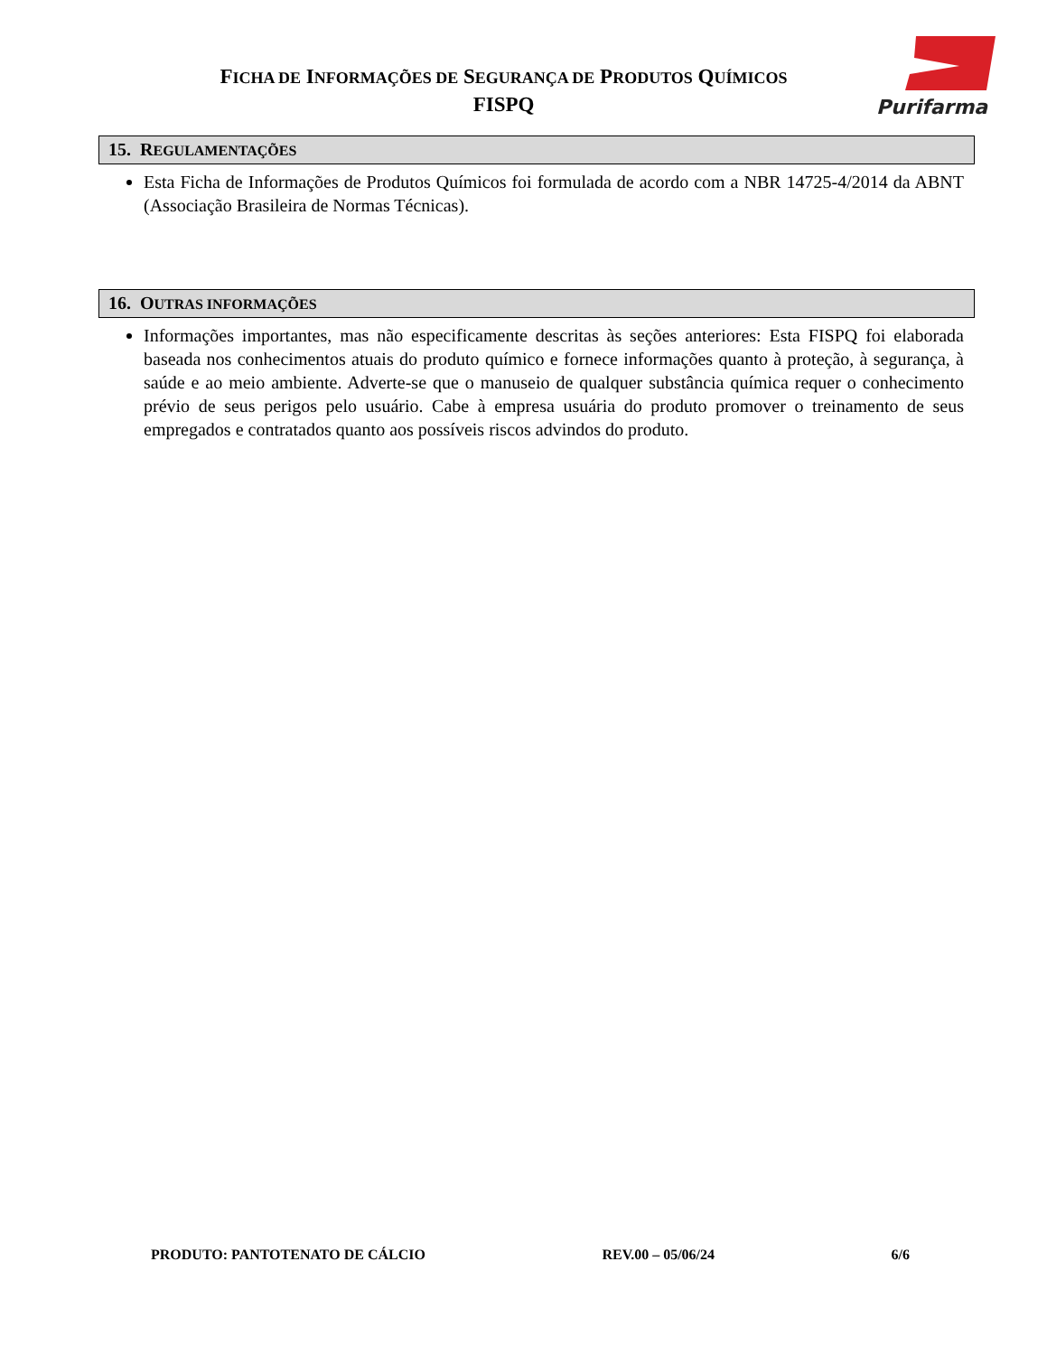FICHA DE INFORMAÇÕES DE SEGURANÇA DE PRODUTOS QUÍMICOS
FISPQ
Purifarma
15. REGULAMENTAÇÕES
Esta Ficha de Informações de Produtos Químicos foi formulada de acordo com a NBR 14725-4/2014 da ABNT (Associação Brasileira de Normas Técnicas).
16. OUTRAS INFORMAÇÕES
Informações importantes, mas não especificamente descritas às seções anteriores: Esta FISPQ foi elaborada baseada nos conhecimentos atuais do produto químico e fornece informações quanto à proteção, à segurança, à saúde e ao meio ambiente. Adverte-se que o manuseio de qualquer substância química requer o conhecimento prévio de seus perigos pelo usuário. Cabe à empresa usuária do produto promover o treinamento de seus empregados e contratados quanto aos possíveis riscos advindos do produto.
PRODUTO: PANTOTENATO DE CÁLCIO REV.00 – 05/06/24 6/6